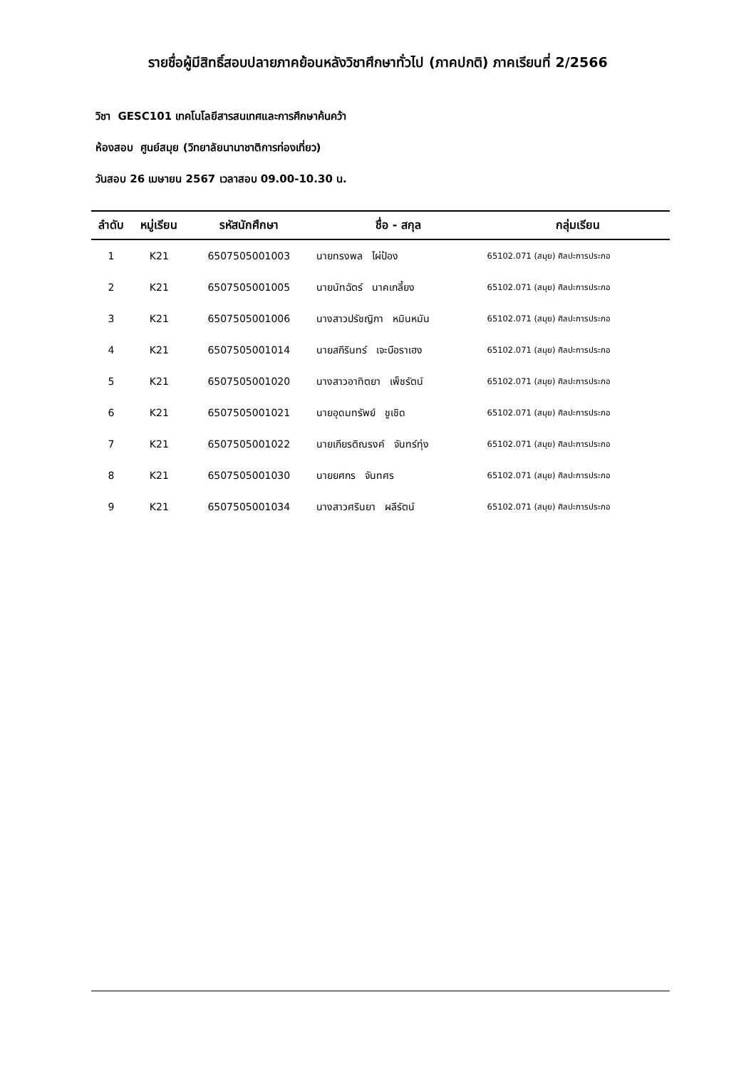รายชื่อผู้มีสิทธิ์สอบปลายภาคย้อนหลังวิชาศึกษาทั่วไป (ภาคปกติ) ภาคเรียนที่ 2/2566
วิชา GESC101 เทคโนโลยีสารสนเทศและการศึกษาค้นคว้า
ห้องสอบ ศูนย์สมุย (วิทยาลัยนานาชาติการท่องเที่ยว)
วันสอบ 26 เมษายน 2567 เวลาสอบ 09.00-10.30 น.
| ลำดับ | หมู่เรียน | รหัสนักศึกษา | ชื่อ - สกุล | กลุ่มเรียน |
| --- | --- | --- | --- | --- |
| 1 | K21 | 6507505001003 | นายทรงพล ไผ่ป้อง | 65102.071 (สมุย) ศิลปะการประกอ |
| 2 | K21 | 6507505001005 | นายนัทฉัตร์ นาคเกลี้ยง | 65102.071 (สมุย) ศิลปะการประกอ |
| 3 | K21 | 6507505001006 | นางสาวปรัชญิกา หมินหมัน | 65102.071 (สมุย) ศิลปะการประกอ |
| 4 | K21 | 6507505001014 | นายสกีรินทร์ เจะบือราเฮง | 65102.071 (สมุย) ศิลปะการประกอ |
| 5 | K21 | 6507505001020 | นางสาวอาทิตยา เพ็ชรัตน์ | 65102.071 (สมุย) ศิลปะการประกอ |
| 6 | K21 | 6507505001021 | นายอุดมทรัพย์ ชูเชิด | 65102.071 (สมุย) ศิลปะการประกอ |
| 7 | K21 | 6507505001022 | นายเกียรติณรงค์ จันทร์ทุ่ง | 65102.071 (สมุย) ศิลปะการประกอ |
| 8 | K21 | 6507505001030 | นายยศกร จันทศร | 65102.071 (สมุย) ศิลปะการประกอ |
| 9 | K21 | 6507505001034 | นางสาวศรินยา ผลีรัตน์ | 65102.071 (สมุย) ศิลปะการประกอ |